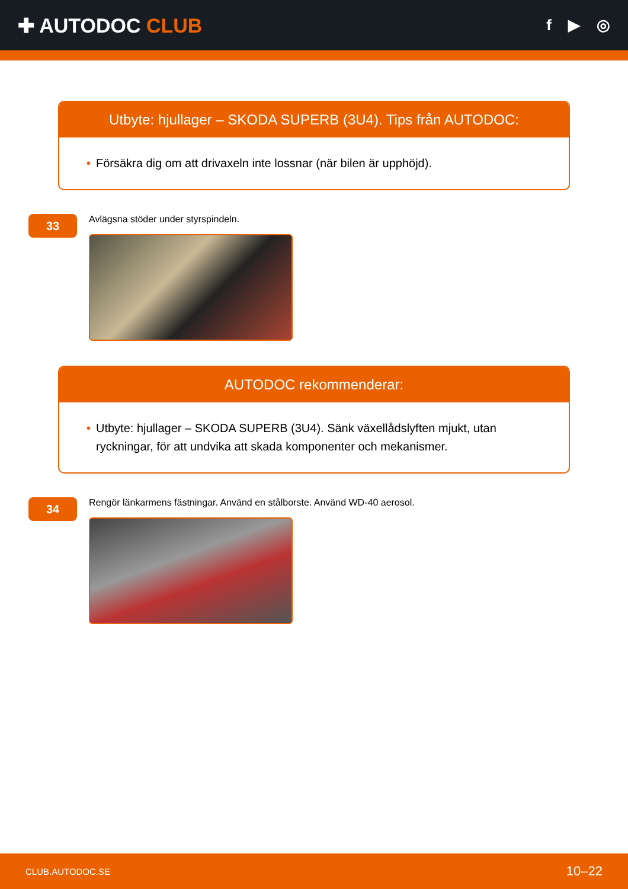✚ AUTODOC CLUB
f ▶ ◎
Utbyte: hjullager – SKODA SUPERB (3U4). Tips från AUTODOC:
• Försäkra dig om att drivaxeln inte lossnar (när bilen är upphöjd).
33
Avlägsna stöder under styrspindeln.
AUTODOC rekommenderar:
• Utbyte: hjullager – SKODA SUPERB (3U4). Sänk växellådslyften mjukt, utan ryckningar, för att undvika att skada komponenter och mekanismer.
34
Rengör länkarmens fästningar. Använd en stålborste. Använd WD-40 aerosol.
CLUB.AUTODOC.SE 10–22